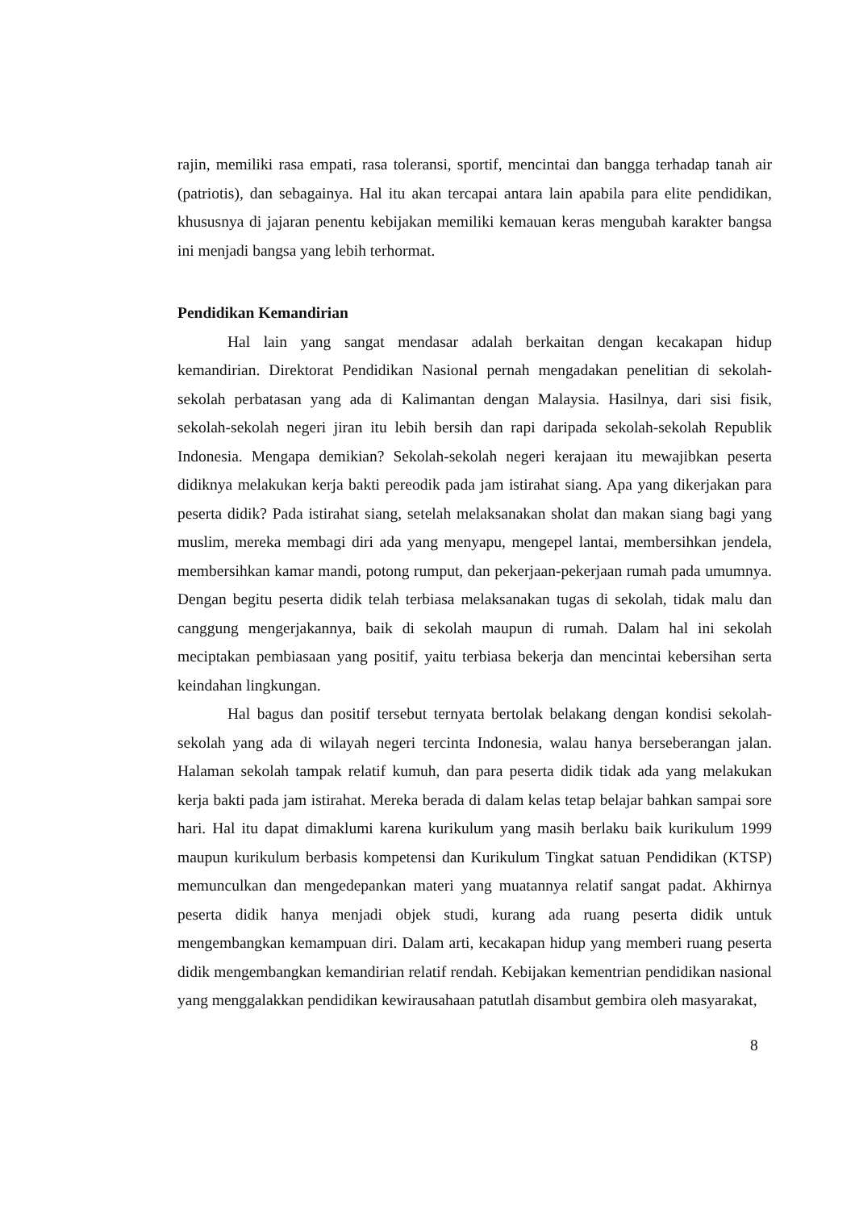rajin, memiliki rasa empati, rasa toleransi, sportif, mencintai dan bangga terhadap tanah air (patriotis), dan sebagainya. Hal itu akan tercapai antara lain apabila para elite pendidikan, khususnya di jajaran penentu kebijakan memiliki kemauan keras mengubah karakter bangsa ini menjadi bangsa yang lebih terhormat.
Pendidikan Kemandirian
Hal lain yang sangat mendasar adalah berkaitan dengan kecakapan hidup kemandirian. Direktorat Pendidikan Nasional pernah mengadakan penelitian di sekolah-sekolah perbatasan yang ada di Kalimantan dengan Malaysia. Hasilnya, dari sisi fisik, sekolah-sekolah negeri jiran itu lebih bersih dan rapi daripada sekolah-sekolah Republik Indonesia. Mengapa demikian? Sekolah-sekolah negeri kerajaan itu mewajibkan peserta didiknya melakukan kerja bakti pereodik pada jam istirahat siang. Apa yang dikerjakan para peserta didik? Pada istirahat siang, setelah melaksanakan sholat dan makan siang bagi yang muslim, mereka membagi diri ada yang menyapu, mengepel lantai, membersihkan jendela, membersihkan kamar mandi, potong rumput, dan pekerjaan-pekerjaan rumah pada umumnya. Dengan begitu peserta didik telah terbiasa melaksanakan tugas di sekolah, tidak malu dan canggung mengerjakannya, baik di sekolah maupun di rumah. Dalam hal ini sekolah meciptakan pembiasaan yang positif, yaitu terbiasa bekerja dan mencintai kebersihan serta keindahan lingkungan.
Hal bagus dan positif tersebut ternyata bertolak belakang dengan kondisi sekolah-sekolah yang ada di wilayah negeri tercinta Indonesia, walau hanya berseberangan jalan. Halaman sekolah tampak relatif kumuh, dan para peserta didik tidak ada yang melakukan kerja bakti pada jam istirahat. Mereka berada di dalam kelas tetap belajar bahkan sampai sore hari. Hal itu dapat dimaklumi karena kurikulum yang masih berlaku baik kurikulum 1999 maupun kurikulum berbasis kompetensi dan Kurikulum Tingkat satuan Pendidikan (KTSP) memunculkan dan mengedepankan materi yang muatannya relatif sangat padat. Akhirnya peserta didik hanya menjadi objek studi, kurang ada ruang peserta didik untuk mengembangkan kemampuan diri. Dalam arti, kecakapan hidup yang memberi ruang peserta didik mengembangkan kemandirian relatif rendah. Kebijakan kementrian pendidikan nasional yang menggalakkan pendidikan kewirausahaan patutlah disambut gembira oleh masyarakat,
8